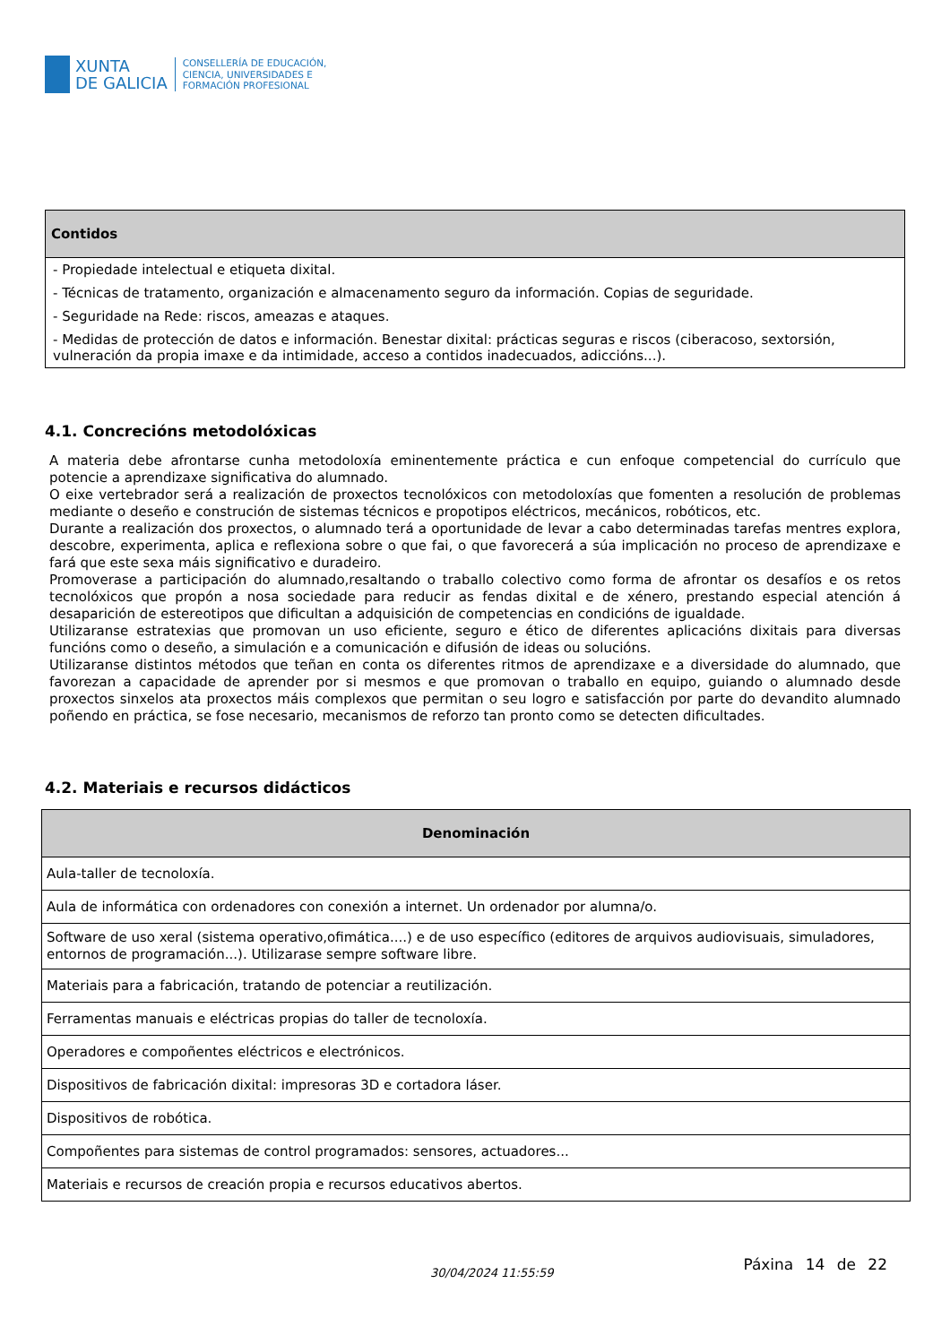XUNTA
DE GALICIA
CONSELLERÍA DE EDUCACIÓN,
CIENCIA, UNIVERSIDADES E
FORMACIÓN PROFESIONAL
| Contidos |
| --- |
| - Propiedade intelectual e etiqueta dixital. |
| - Técnicas de tratamento, organización e almacenamento seguro da información. Copias de seguridade. |
| - Seguridade na Rede: riscos, ameazas e ataques. |
| - Medidas de protección de datos e información. Benestar dixital: prácticas seguras e riscos (ciberacoso, sextorsión, vulneración da propia imaxe e da intimidade, acceso a contidos inadecuados, adiccións...). |
4.1. Concrecións metodolóxicas
A materia debe afrontarse cunha metodoloxía eminentemente práctica e cun enfoque competencial do currículo que potencie a aprendizaxe significativa do alumnado.
O eixe vertebrador será a realización de proxectos tecnolóxicos con metodoloxías que fomenten a resolución de problemas mediante o deseño e construción de sistemas técnicos e propotipos eléctricos, mecánicos, robóticos, etc.
Durante a realización dos proxectos, o alumnado terá a oportunidade de levar a cabo determinadas tarefas mentres explora, descobre, experimenta, aplica e reflexiona sobre o que fai, o que favorecerá a súa implicación no proceso de aprendizaxe e fará que este sexa máis significativo e duradeiro.
Promoverase a participación do alumnado,resaltando o traballo colectivo como forma de afrontar os desafíos e os retos tecnolóxicos que propón a nosa sociedade para reducir as fendas dixital e de xénero, prestando especial atención á desaparición de estereotipos que dificultan a adquisición de competencias en condicións de igualdade.
Utilizaranse estratexias que promovan un uso eficiente, seguro e ético de diferentes aplicacións dixitais para diversas funcións como o deseño, a simulación e a comunicación e difusión de ideas ou solucións.
Utilizaranse distintos métodos que teñan en conta os diferentes ritmos de aprendizaxe e a diversidade do alumnado, que favorezan a capacidade de aprender por si mesmos e que promovan o traballo en equipo, guiando o alumnado desde proxectos sinxelos ata proxectos máis complexos que permitan o seu logro e satisfacción por parte do devandito alumnado poñendo en práctica, se fose necesario, mecanismos de reforzo tan pronto como se detecten dificultades.
4.2. Materiais e recursos didácticos
| Denominación |
| --- |
| Aula-taller de tecnoloxía. |
| Aula de informática con ordenadores con conexión a internet. Un ordenador por alumna/o. |
| Software de uso xeral (sistema operativo,ofimática....) e de uso específico (editores de arquivos audiovisuais, simuladores, entornos de programación...). Utilizarase sempre software libre. |
| Materiais para a fabricación, tratando de potenciar a reutilización. |
| Ferramentas manuais e eléctricas propias do taller de tecnoloxía. |
| Operadores e compoñentes eléctricos e electrónicos. |
| Dispositivos de fabricación dixital: impresoras 3D e cortadora láser. |
| Dispositivos de robótica. |
| Compoñentes para sistemas de control programados: sensores, actuadores... |
| Materiais e recursos de creación propia e recursos educativos abertos. |
30/04/2024 11:55:59
Páxina 14 de 22